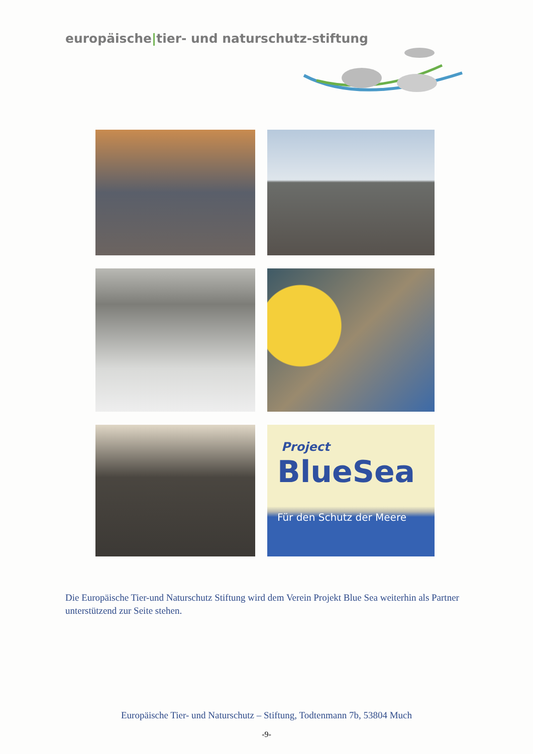europäische|tier- und naturschutz-stiftung
Project
BlueSea
Für den Schutz der Meere
Die Europäische Tier-und Naturschutz Stiftung wird dem Verein Projekt Blue Sea weiterhin als Partner unterstützend zur Seite stehen.
Europäische Tier- und Naturschutz – Stiftung, Todtenmann 7b, 53804 Much
-9-